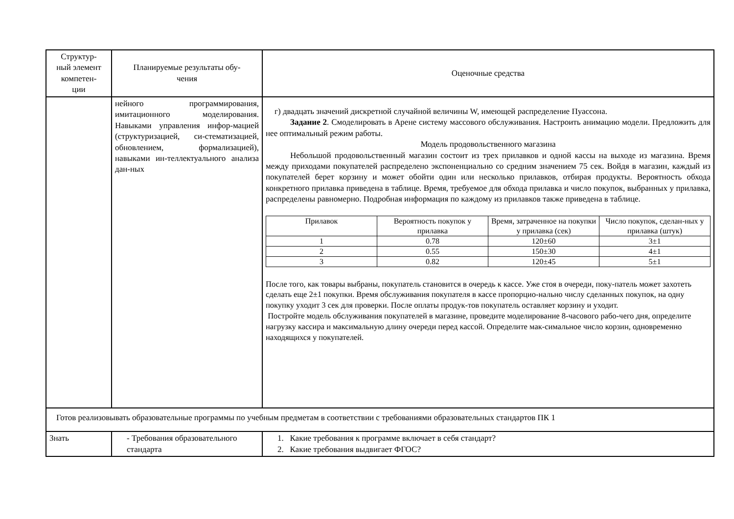| Структур- ный элемент компетен- ции | Планируемые результаты обу- чения | Оценочные средства |
| | нейного программирования, имитационного моделирования. Навыками управления инфор-мацией (структуризацией, си-стематизацией, обновлением, формализацией), навыками ин-теллектуального анализа дан-ных | г) двадцать значений дискретной случайной величины W, имеющей распределение Пуассона. Задание 2 . Смоделировать в Арене систему массового обслуживания. Настроить анимацию модели. Предложить для нее оптимальный режим работы. Модель продовольственного магазина Небольшой продовольственный магазин состоит из трех прилавков и одной кассы на выходе из магазина. Время между приходами покупателей распределено экспоненциально со средним значением 75 сек. Войдя в магазин, каждый из покупателей берет корзину и может обойти один или несколько прилавков, отбирая продукты. Вероятность обхода конкретного прилавка приведена в таблице. Время, требуемое для обхода прилавка и число покупок, выбранных у прилавка, распределены равномерно. Подробная информация по каждому из прилавков также приведена в таблице. / Прилавок / Вероятность покупок у прилавка / Время, затраченное на покупки у прилавка (сек) / Число покупок, сделан-ных у прилавка (штук) / / --- / --- / --- / --- / / 1 / 0.78 / 120±60 / 3±1 / / 2 / 0.55 / 150±30 / 4±1 / / 3 / 0.82 / 120±45 / 5±1 / После того, как товары выбраны, покупатель становится в очередь к кассе. Уже стоя в очереди, поку-патель может захотеть сделать еще 2±1 покупки. Время обслуживания покупателя в кассе пропорцио-нально числу сделанных покупок, на одну покупку уходит 3 сек для проверки. После оплаты продук-тов покупатель оставляет корзину и уходит. Постройте модель обслуживания покупателей в магазине, проведите моделирование 8-часового рабо-чего дня, определите нагрузку кассира и максимальную длину очереди перед кассой. Определите мак-симальное число корзин, одновременно находящихся у покупателей. |
| Готов реализовывать образовательные программы по учебным предметам в соответствии с требованиями образовательных стандартов ПК 1 | | |
| Знать | - Требования образовательного стандарта | 1. Какие требования к программе включает в себя стандарт? 2. Какие требования выдвигает ФГОС? |